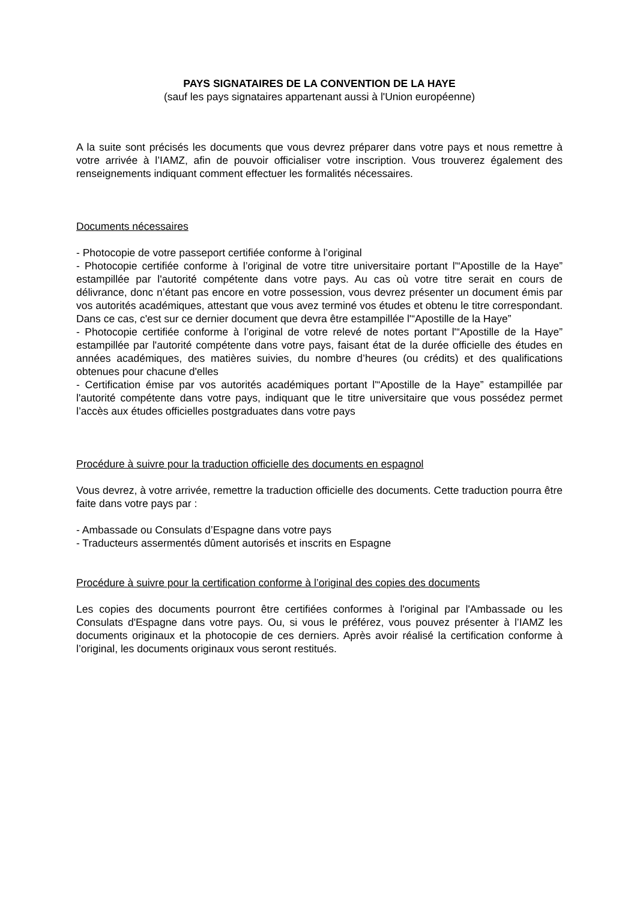PAYS SIGNATAIRES DE LA CONVENTION DE LA HAYE
(sauf les pays signataires appartenant aussi à l'Union européenne)
A la suite sont précisés les documents que vous devrez préparer dans votre pays et nous remettre à votre arrivée à l’IAMZ, afin de pouvoir officialiser votre inscription. Vous trouverez également des renseignements indiquant comment effectuer les formalités nécessaires.
Documents nécessaires
- Photocopie de votre passeport certifiée conforme à l’original
- Photocopie certifiée conforme à l’original de votre titre universitaire portant l'“Apostille de la Haye” estampillée par l'autorité compétente dans votre pays. Au cas où votre titre serait en cours de délivrance, donc n’étant pas encore en votre possession, vous devrez présenter un document émis par vos autorités académiques, attestant que vous avez terminé vos études et obtenu le titre correspondant. Dans ce cas, c'est sur ce dernier document que devra être estampillée l'“Apostille de la Haye”
- Photocopie certifiée conforme à l’original de votre relevé de notes portant l'“Apostille de la Haye” estampillée par l'autorité compétente dans votre pays, faisant état de la durée officielle des études en années académiques, des matières suivies, du nombre d’heures (ou crédits) et des qualifications obtenues pour chacune d'elles
- Certification émise par vos autorités académiques portant l'“Apostille de la Haye” estampillée par l'autorité compétente dans votre pays, indiquant que le titre universitaire que vous possédez permet l’accès aux études officielles postgraduates dans votre pays
Procédure à suivre pour la traduction officielle des documents en espagnol
Vous devrez, à votre arrivée, remettre la traduction officielle des documents. Cette traduction pourra être faite dans votre pays par :
- Ambassade ou Consulats d’Espagne dans votre pays
- Traducteurs assermentés dûment autorisés et inscrits en Espagne
Procédure à suivre pour la certification conforme à l’original des copies des documents
Les copies des documents pourront être certifiées conformes à l'original par l'Ambassade ou les Consulats d'Espagne dans votre pays. Ou, si vous le préférez, vous pouvez présenter à l’IAMZ les documents originaux et la photocopie de ces derniers. Après avoir réalisé la certification conforme à l’original, les documents originaux vous seront restitués.